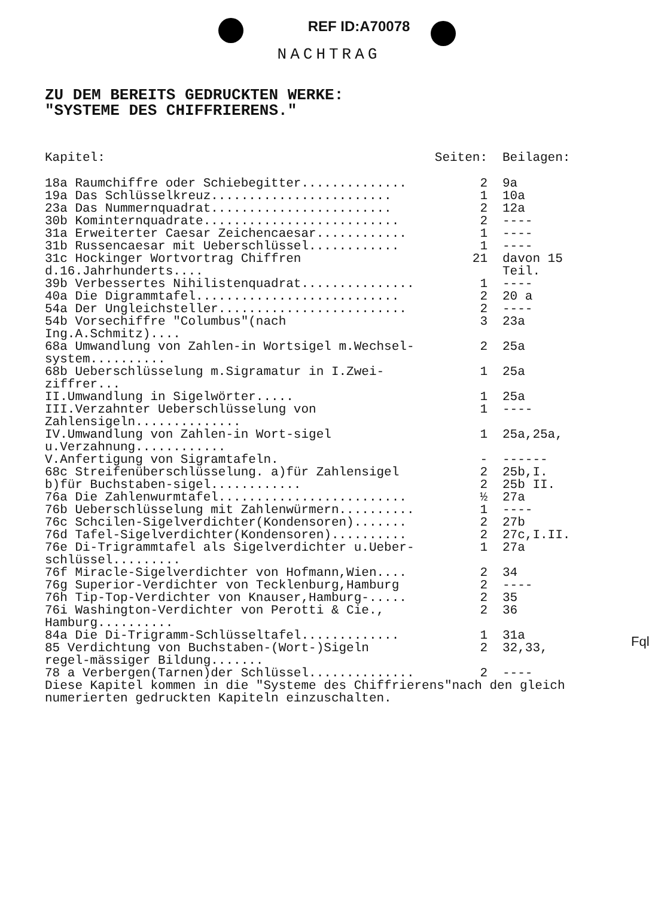REF ID:A70078
NACHTRAG
ZU DEM BEREITS GEDRUCKTEN WERKE:
"SYSTEME DES CHIFFRIERENS."
| Kapitel: | Seiten: | Beilagen: |
| --- | --- | --- |
| 18a Raumchiffre oder Schiebegitter.............. | 2 | 9a |
| 19a Das Schlüsselkreuz........................ | 1 | 10a |
| 23a Das Nummernquadrat........................ | 2 | 12a |
| 30b Kominternquadrate.......................... | 2 | ---- |
| 31a Erweiterter Caesar Zeichencaesar............ | 1 | ---- |
| 31b Russencaesar mit Ueberschlüssel............ | 1 | ---- |
| 31c Hockinger Wortvortrag Chiffren d.16.Jahrhunderts.... | 21 | davon 15 Teil. |
| 39b Verbessertes Nihilistenquadrat............... | 1 | ---- |
| 40a Die Digrammtafel........................... | 2 | 20 a |
| 54a Der Ungleichsteller......................... | 2 | ---- |
| 54b Vorsechiffre "Columbus"(nach Ing.A.Schmitz).... | 3 | 23a |
| 68a Umwandlung von Zahlen-in Wortsigel m.Wechsel-system.......... | 2 | 25a |
| 68b Ueberschlüsselung m.Sigramatur in I.Zwei-ziffrer... | 1 | 25a |
| II.Umwandlung in Sigelwörter..... | 1 | 25a |
| III.Verzahnter Ueberschlüsselung von Zahlensigeln.............. | 1 | ---- |
| IV.Umwandlung von Zahlen-in Wort-sigel u.Verzahnung............ | 1 | 25a,25a, |
| V.Anfertigung von Sigramtafeln. | - | ------ |
| 68c Streifenüberschlüsselung. a)für Zahlensigel | 2 | 25b,I. |
| b)für Buchstaben-sigel............ | 2 | 25b II. |
| 76a Die Zahlenwurmtafel......................... | ½ | 27a |
| 76b Ueberschlüsselung mit Zahlenwürmern.......... | 1 | ---- |
| 76c Schcilen-Sigelverdichter(Kondensoren)....... | 2 | 27b |
| 76d Tafel-Sigelverdichter(Kondensoren).......... | 2 | 27c,I.II. |
| 76e Di-Trigrammtafel als Sigelverdichter u.Ueber-schlüssel......... | 1 | 27a |
| 76f Miracle-Sigelverdichter von Hofmann,Wien.... | 2 | 34 |
| 76g Superior-Verdichter von Tecklenburg,Hamburg | 2 | ---- |
| 76h Tip-Top-Verdichter von Knauser,Hamburg-..... | 2 | 35 |
| 76i Washington-Verdichter von Perotti & Cie., Hamburg.......... | 2 | 36 |
| 84a Die Di-Trigramm-Schlüsseltafel............. | 1 | 31a |
| 85 Verdichtung von Buchstaben-(Wort-)Sigeln regel-mässiger Bildung....... | 2 | 32,33, |
| 78 a Verbergen(Tarnen)der Schlüssel.............. | 2 | ---- |
| Diese Kapitel kommen in die "Systeme des Chiffrierens"nach den gleich numerierten gedruckten Kapiteln einzuschalten. | | |
Fql